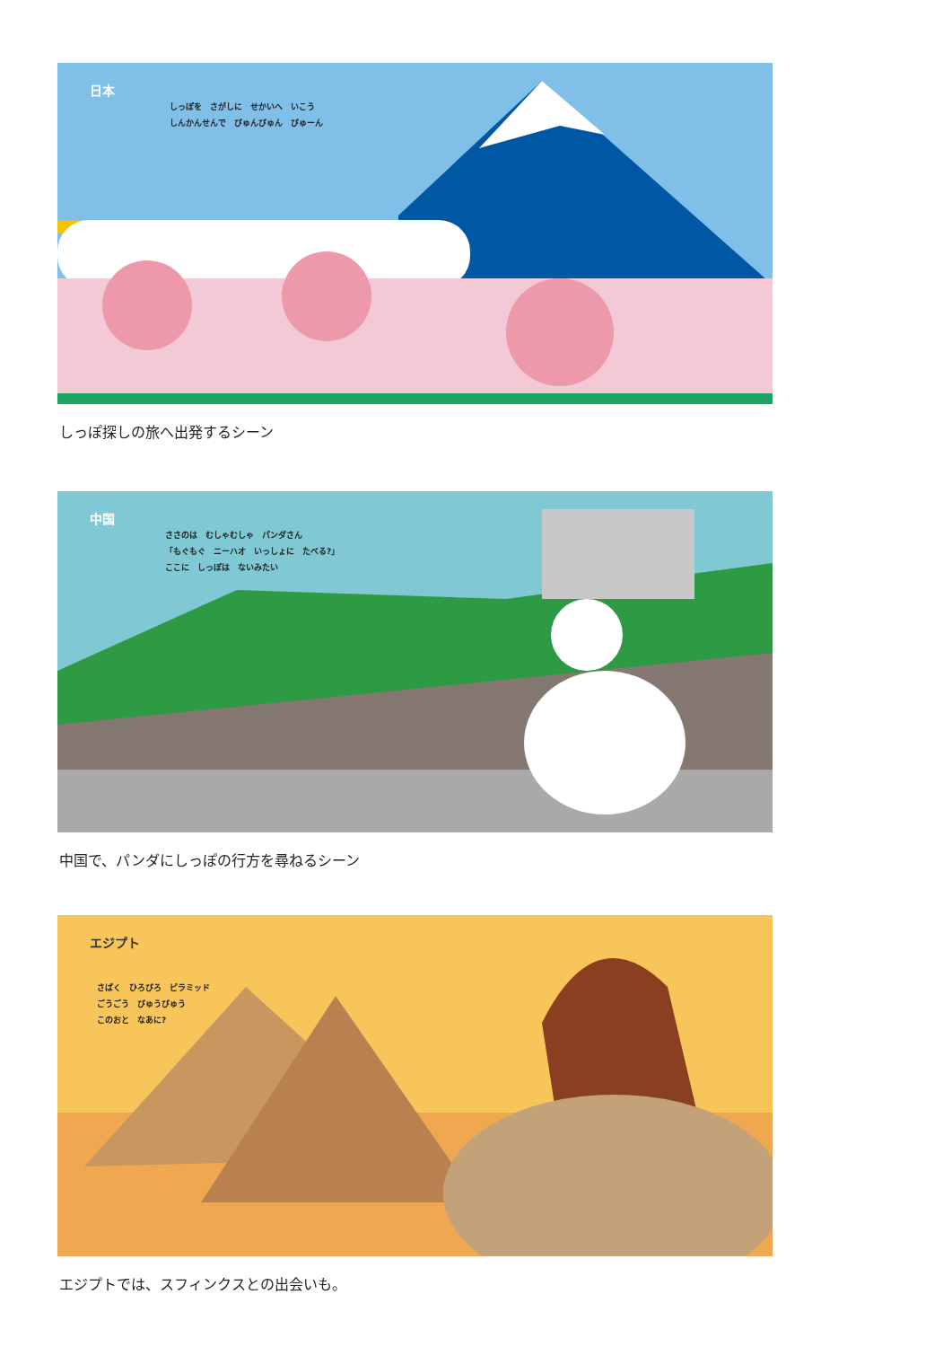日本
しっぽを　さがしに　せかいへ　いこう
しんかんせんで　びゅんびゅん　びゅーん
しっぽ探しの旅へ出発するシーン
中国
ささのは　むしゃむしゃ　パンダさん
「もぐもぐ　ニーハオ　いっしょに　たべる?」
ここに　しっぽは　ないみたい
中国で、パンダにしっぽの行方を尋ねるシーン
エジプト
さばく　ひろびろ　ピラミッド
ごうごう　びゅうびゅう
このおと　なあに?
エジプトでは、スフィンクスとの出会いも。